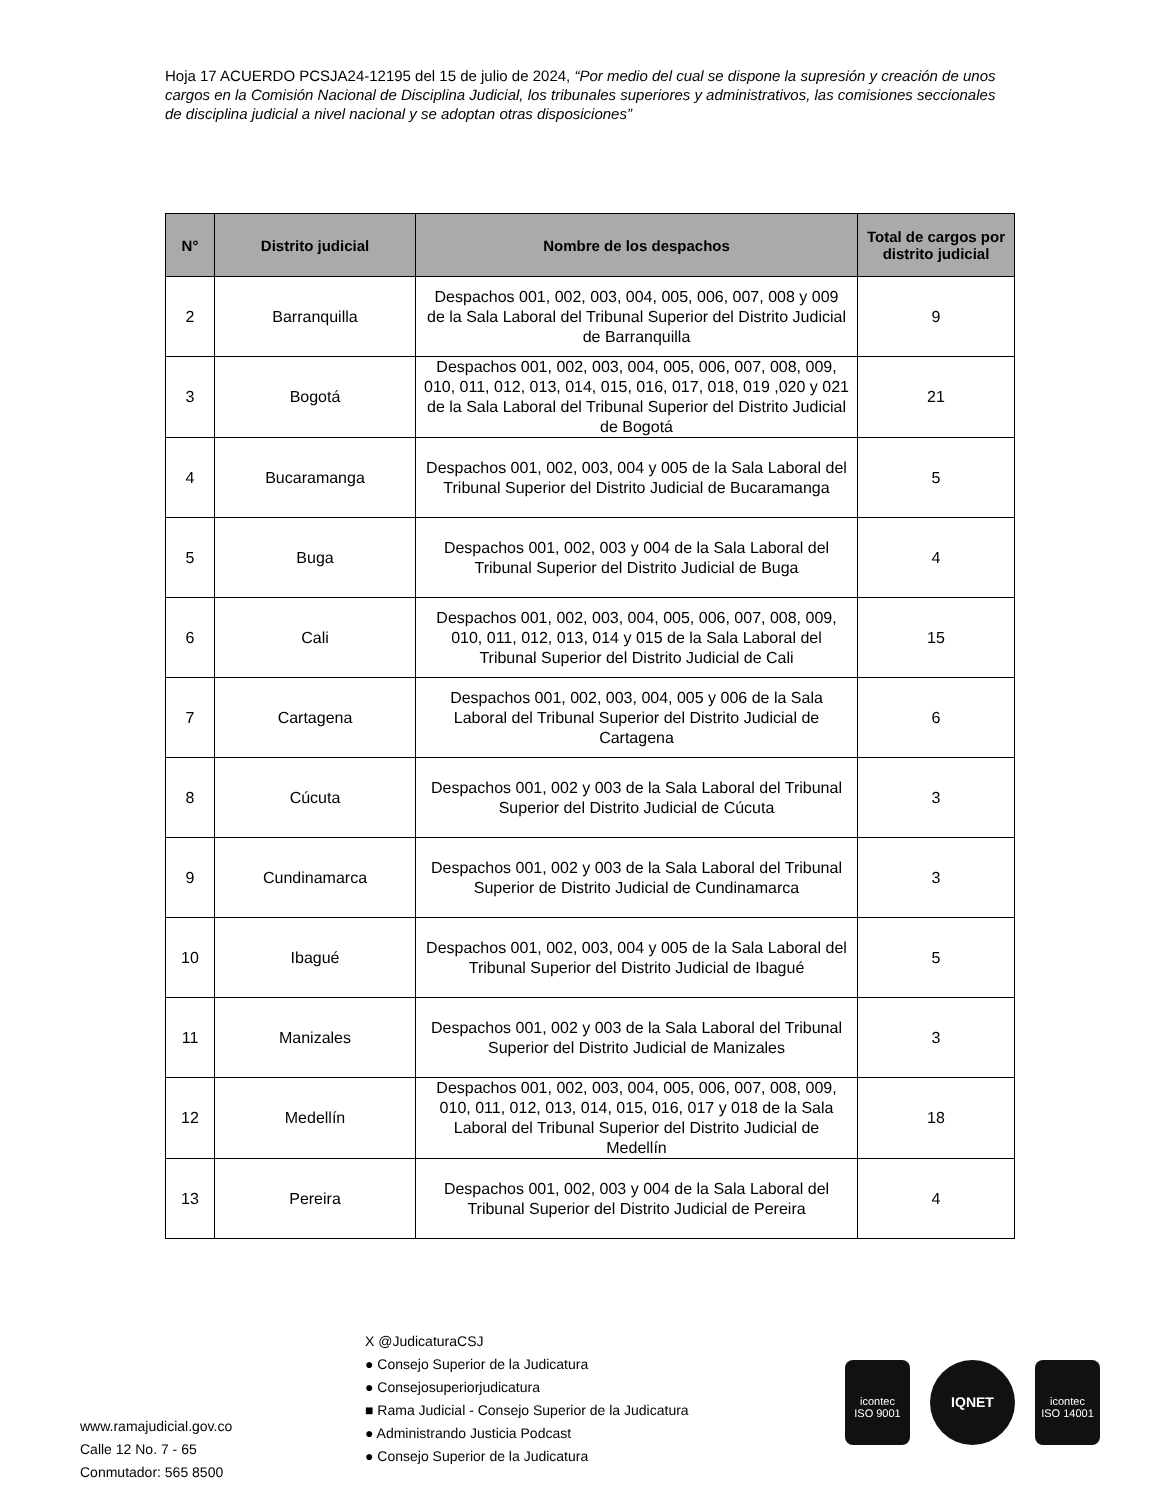Hoja 17 ACUERDO PCSJA24-12195 del 15 de julio de 2024, “Por medio del cual se dispone la supresión y creación de unos cargos en la Comisión Nacional de Disciplina Judicial, los tribunales superiores y administrativos, las comisiones seccionales de disciplina judicial a nivel nacional y se adoptan otras disposiciones”
| N° | Distrito judicial | Nombre de los despachos | Total de cargos por distrito judicial |
| --- | --- | --- | --- |
| 2 | Barranquilla | Despachos 001, 002, 003, 004, 005, 006, 007, 008 y 009 de la Sala Laboral del Tribunal Superior del Distrito Judicial de Barranquilla | 9 |
| 3 | Bogotá | Despachos 001, 002, 003, 004, 005, 006, 007, 008, 009, 010, 011, 012, 013, 014, 015, 016, 017, 018, 019 ,020 y 021 de la Sala Laboral del Tribunal Superior del Distrito Judicial de Bogotá | 21 |
| 4 | Bucaramanga | Despachos 001, 002, 003, 004 y 005 de la Sala Laboral del Tribunal Superior del Distrito Judicial de Bucaramanga | 5 |
| 5 | Buga | Despachos 001, 002, 003 y 004 de la Sala Laboral del Tribunal Superior del Distrito Judicial de Buga | 4 |
| 6 | Cali | Despachos 001, 002, 003, 004, 005, 006, 007, 008, 009, 010, 011, 012, 013, 014 y 015 de la Sala Laboral del Tribunal Superior del Distrito Judicial de Cali | 15 |
| 7 | Cartagena | Despachos 001, 002, 003, 004, 005 y 006 de la Sala Laboral del Tribunal Superior del Distrito Judicial de Cartagena | 6 |
| 8 | Cúcuta | Despachos 001, 002 y 003 de la Sala Laboral del Tribunal Superior del Distrito Judicial de Cúcuta | 3 |
| 9 | Cundinamarca | Despachos 001, 002 y 003 de la Sala Laboral del Tribunal Superior de Distrito Judicial de Cundinamarca | 3 |
| 10 | Ibagué | Despachos 001, 002, 003, 004 y 005 de la Sala Laboral del Tribunal Superior del Distrito Judicial de Ibagué | 5 |
| 11 | Manizales | Despachos 001, 002 y 003 de la Sala Laboral del Tribunal Superior del Distrito Judicial de Manizales | 3 |
| 12 | Medellín | Despachos 001, 002, 003, 004, 005, 006, 007, 008, 009, 010, 011, 012, 013, 014, 015, 016, 017 y 018 de la Sala Laboral del Tribunal Superior del Distrito Judicial de Medellín | 18 |
| 13 | Pereira | Despachos 001, 002, 003 y 004 de la Sala Laboral del Tribunal Superior del Distrito Judicial de Pereira | 4 |
www.ramajudicial.gov.co
Calle 12 No. 7 - 65
Conmutador: 565 8500
X @JudicaturaCSJ
● Consejo Superior de la Judicatura
● Consejosuperiorjudicatura
■ Rama Judicial - Consejo Superior de la Judicatura
● Administrando Justicia Podcast
● Consejo Superior de la Judicatura
icontec
ISO 9001
IQNET
icontec
ISO 14001